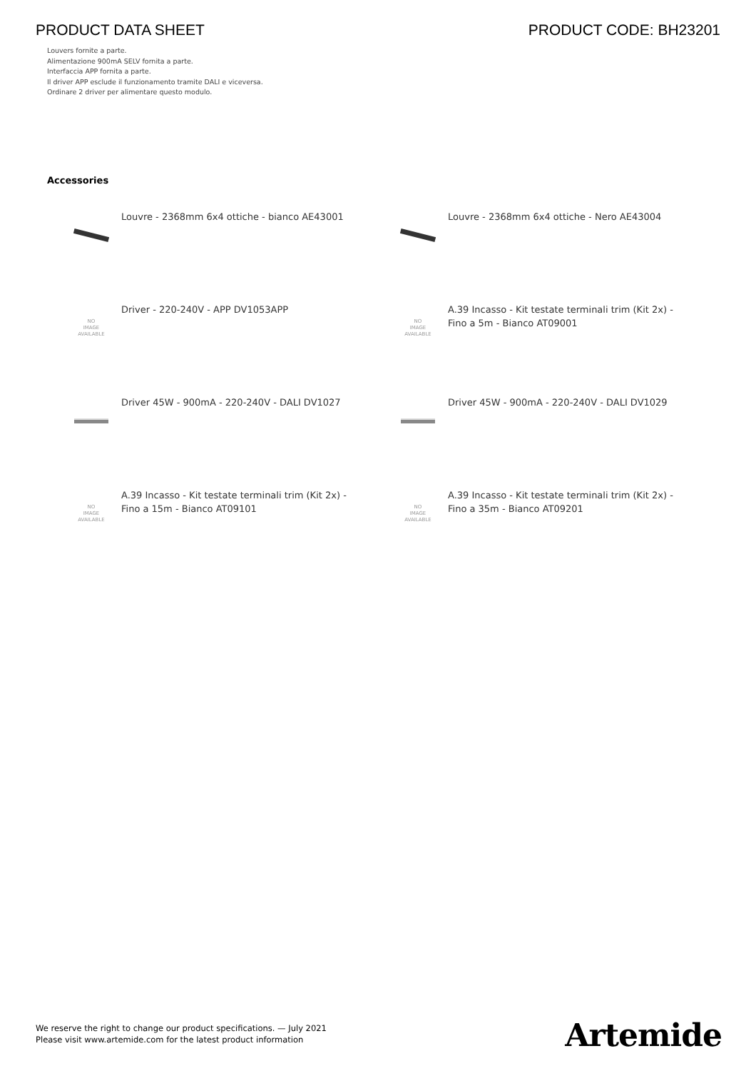PRODUCT DATA SHEET PRODUCT CODE: BH23201
Louvers fornite a parte.
Alimentazione 900mA SELV fornita a parte.
Interfaccia APP fornita a parte.
Il driver APP esclude il funzionamento tramite DALI e viceversa.
Ordinare 2 driver per alimentare questo modulo.
Accessories
Louvre - 2368mm 6x4 ottiche - bianco AE43001
Louvre - 2368mm 6x4 ottiche - Nero AE43004
NO
IMAGE
AVAILABLE
Driver - 220-240V - APP DV1053APP
NO
IMAGE
AVAILABLE
A.39 Incasso - Kit testate terminali trim (Kit 2x) - Fino a 5m - Bianco AT09001
Driver 45W - 900mA - 220-240V - DALI DV1027
Driver 45W - 900mA - 220-240V - DALI DV1029
NO
IMAGE
AVAILABLE
A.39 Incasso - Kit testate terminali trim (Kit 2x) - Fino a 15m - Bianco AT09101
NO
IMAGE
AVAILABLE
A.39 Incasso - Kit testate terminali trim (Kit 2x) - Fino a 35m - Bianco AT09201
We reserve the right to change our product specifications. — July 2021
Please visit www.artemide.com for the latest product information
Artemide